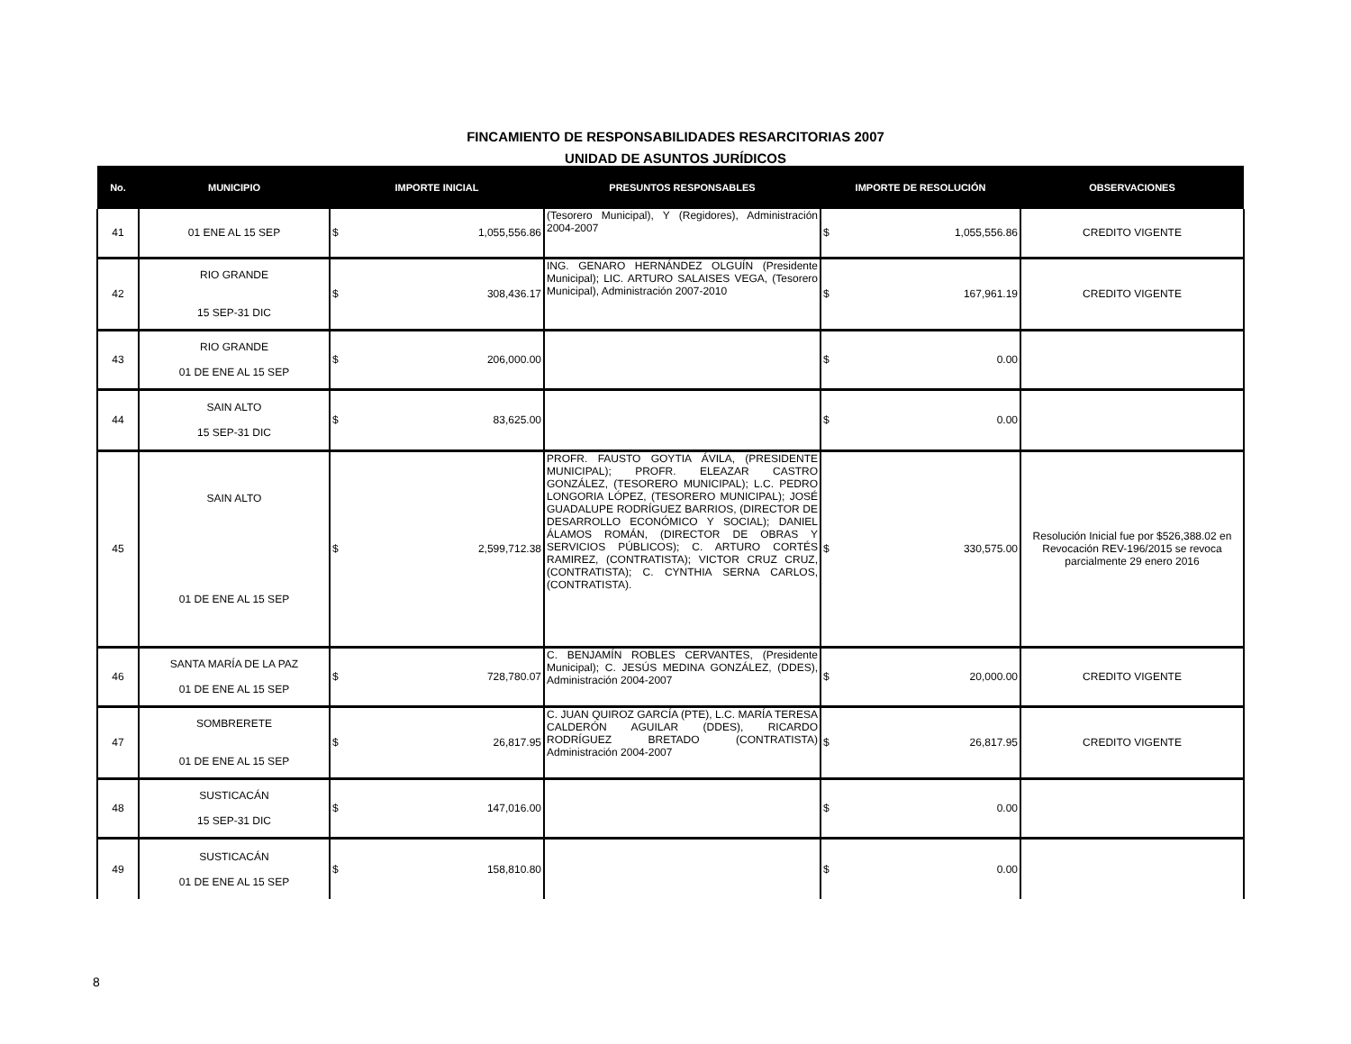FINCAMIENTO DE RESPONSABILIDADES RESARCITORIAS 2007
UNIDAD DE ASUNTOS JURÍDICOS
| No. | MUNICIPIO | IMPORTE INICIAL | PRESUNTOS RESPONSABLES | IMPORTE DE RESOLUCIÓN | OBSERVACIONES |
| --- | --- | --- | --- | --- | --- |
| 41 | 01 ENE AL 15 SEP | $ 1,055,556.86 | (Tesorero Municipal), Y (Regidores), Administración 2004-2007 | $ 1,055,556.86 | CREDITO VIGENTE |
| 42 | RIO GRANDE 15 SEP-31 DIC | $ 308,436.17 | ING. GENARO HERNÁNDEZ OLGUÍN (Presidente Municipal); LIC. ARTURO SALAISES VEGA, (Tesorero Municipal), Administración 2007-2010 | $ 167,961.19 | CREDITO VIGENTE |
| 43 | RIO GRANDE 01 DE ENE AL 15 SEP | $ 206,000.00 | | $ 0.00 | |
| 44 | SAIN ALTO 15 SEP-31 DIC | $ 83,625.00 | | $ 0.00 | |
| 45 | SAIN ALTO 01 DE ENE AL 15 SEP | $ 2,599,712.38 | PROFR. FAUSTO GOYTIA ÁVILA, (PRESIDENTE MUNICIPAL); PROFR. ELEAZAR CASTRO GONZÁLEZ, (TESORERO MUNICIPAL); L.C. PEDRO LONGORIA LÓPEZ, (TESORERO MUNICIPAL); JOSÉ GUADALUPE RODRÍGUEZ BARRIOS, (DIRECTOR DE DESARROLLO ECONÓMICO Y SOCIAL); DANIEL ÁLAMOS ROMÁN, (DIRECTOR DE OBRAS Y SERVICIOS PÚBLICOS); C. ARTURO CORTÉS RAMIREZ, (CONTRATISTA); VICTOR CRUZ CRUZ, (CONTRATISTA); C. CYNTHIA SERNA CARLOS, (CONTRATISTA). | $ 330,575.00 | Resolución Inicial fue por $526,388.02 en Revocación REV-196/2015 se revoca parcialmente 29 enero 2016 |
| 46 | SANTA MARÍA DE LA PAZ 01 DE ENE AL 15 SEP | $ 728,780.07 | C. BENJAMÍN ROBLES CERVANTES, (Presidente Municipal); C. JESÚS MEDINA GONZÁLEZ, (DDES), Administración 2004-2007 | $ 20,000.00 | CREDITO VIGENTE |
| 47 | SOMBRERETE 01 DE ENE AL 15 SEP | $ 26,817.95 | C. JUAN QUIROZ GARCÍA (PTE), L.C. MARÍA TERESA CALDERÓN AGUILAR (DDES), RICARDO RODRÍGUEZ BRETADO (CONTRATISTA) Administración 2004-2007 | $ 26,817.95 | CREDITO VIGENTE |
| 48 | SUSTICACÁN 15 SEP-31 DIC | $ 147,016.00 | | $ 0.00 | |
| 49 | SUSTICACÁN 01 DE ENE AL 15 SEP | $ 158,810.80 | | $ 0.00 | |
8